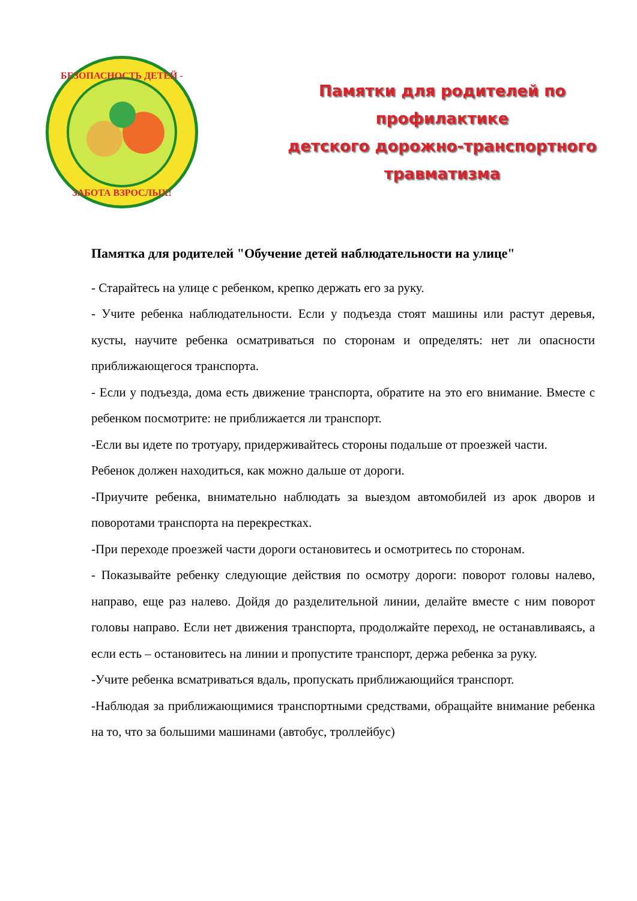БЕЗОПАСНОСТЬ ДЕТЕЙ -
ЗАБОТА ВЗРОСЛЫХ!
Памятки для родителей по
профилактике
детского дорожно-транспортного
травматизма
Памятка для родителей "Обучение детей наблюдательности на улице"
- Старайтесь на улице с ребенком, крепко держать его за руку.
- Учите ребенка наблюдательности. Если у подъезда стоят машины или растут деревья, кусты, научите ребенка осматриваться по сторонам и определять: нет ли опасности приближающегося транспорта.
- Если у подъезда, дома есть движение транспорта, обратите на это его внимание. Вместе с ребенком посмотрите: не приближается ли транспорт.
-Если вы идете по тротуару, придерживайтесь стороны подальше от проезжей части.
Ребенок должен находиться, как можно дальше от дороги.
-Приучите ребенка, внимательно наблюдать за выездом автомобилей из арок дворов и поворотами транспорта на перекрестках.
-При переходе проезжей части дороги остановитесь и осмотритесь по сторонам.
- Показывайте ребенку следующие действия по осмотру дороги: поворот головы налево, направо, еще раз налево. Дойдя до разделительной линии, делайте вместе с ним поворот головы направо. Если нет движения транспорта, продолжайте переход, не останавливаясь, а если есть – остановитесь на линии и пропустите транспорт, держа ребенка за руку.
-Учите ребенка всматриваться вдаль, пропускать приближающийся транспорт.
-Наблюдая за приближающимися транспортными средствами, обращайте внимание ребенка на то, что за большими машинами (автобус, троллейбус)